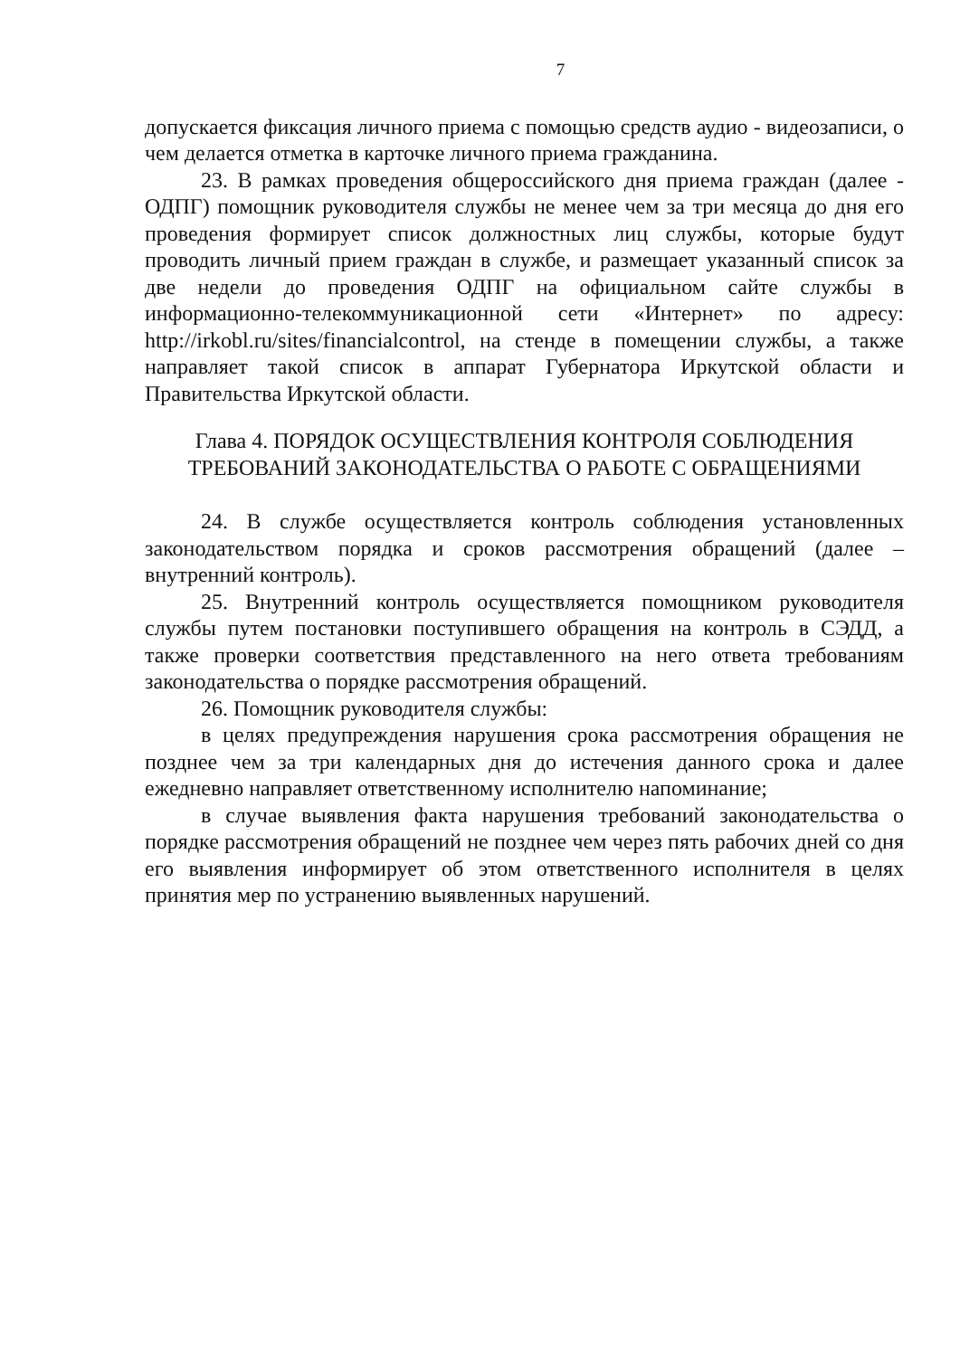7
допускается фиксация личного приема с помощью средств аудио - видеозаписи, о чем делается отметка в карточке личного приема гражданина.
23. В рамках проведения общероссийского дня приема граждан (далее - ОДПГ) помощник руководителя службы не менее чем за три месяца до дня его проведения формирует список должностных лиц службы, которые будут проводить личный прием граждан в службе, и размещает указанный список за две недели до проведения ОДПГ на официальном сайте службы в информационно-телекоммуникационной сети «Интернет» по адресу: http://irkobl.ru/sites/financialcontrol, на стенде в помещении службы, а также направляет такой список в аппарат Губернатора Иркутской области и Правительства Иркутской области.
Глава 4. ПОРЯДОК ОСУЩЕСТВЛЕНИЯ КОНТРОЛЯ СОБЛЮДЕНИЯ ТРЕБОВАНИЙ ЗАКОНОДАТЕЛЬСТВА О РАБОТЕ С ОБРАЩЕНИЯМИ
24. В службе осуществляется контроль соблюдения установленных законодательством порядка и сроков рассмотрения обращений (далее – внутренний контроль).
25. Внутренний контроль осуществляется помощником руководителя службы путем постановки поступившего обращения на контроль в СЭДД, а также проверки соответствия представленного на него ответа требованиям законодательства о порядке рассмотрения обращений.
26. Помощник руководителя службы:
в целях предупреждения нарушения срока рассмотрения обращения не позднее чем за три календарных дня до истечения данного срока и далее ежедневно направляет ответственному исполнителю напоминание;
в случае выявления факта нарушения требований законодательства о порядке рассмотрения обращений не позднее чем через пять рабочих дней со дня его выявления информирует об этом ответственного исполнителя в целях принятия мер по устранению выявленных нарушений.